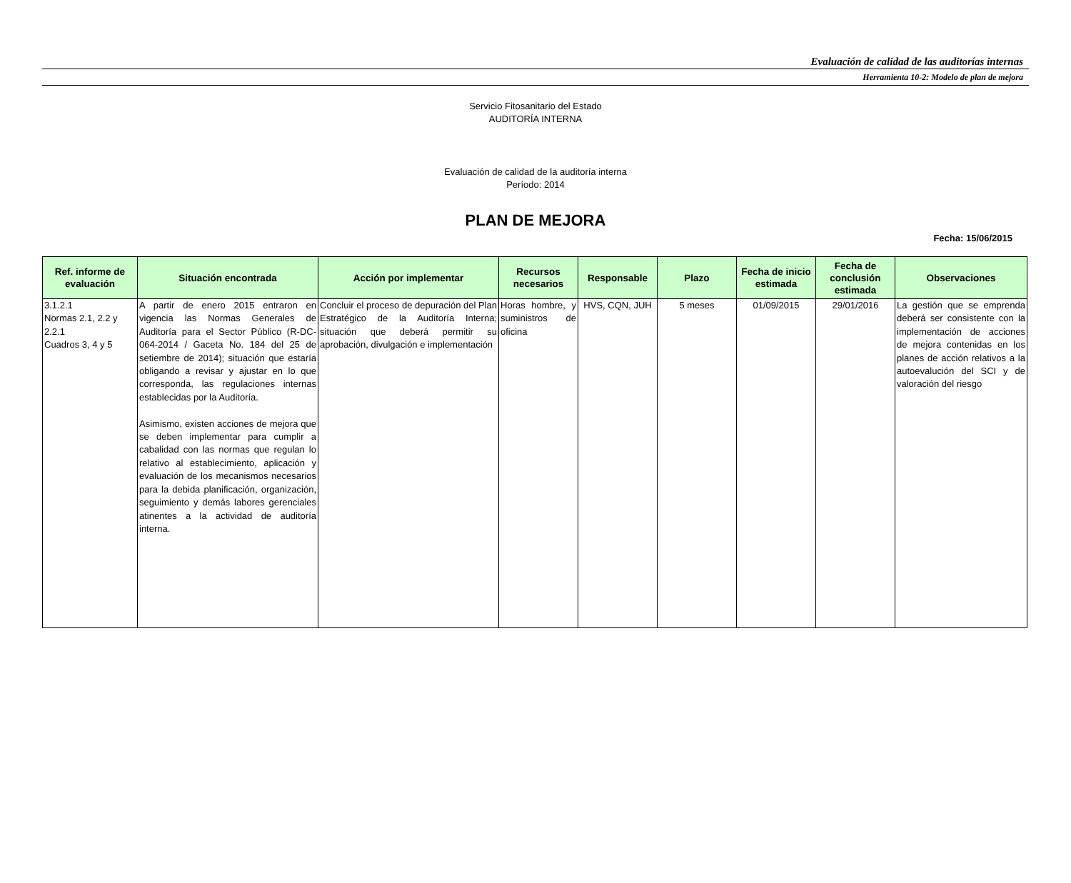Evaluación de calidad de las auditorías internas
Herramienta 10-2: Modelo de plan de mejora
Servicio Fitosanitario del Estado
AUDITORÍA INTERNA
Evaluación de calidad de la auditoría interna
Período: 2014
PLAN DE MEJORA
Fecha: 15/06/2015
| Ref. informe de evaluación | Situación encontrada | Acción por implementar | Recursos necesarios | Responsable | Plazo | Fecha de inicio estimada | Fecha de conclusión estimada | Observaciones |
| --- | --- | --- | --- | --- | --- | --- | --- | --- |
| 3.1.2.1 Normas 2.1, 2.2 y 2.2.1 Cuadros 3, 4 y 5 | A partir de enero 2015 entraron en vigencia las Normas Generales de Auditoría para el Sector Público (R-DC-064-2014 / Gaceta No. 184 del 25 de setiembre de 2014); situación que estaría obligando a revisar y ajustar en lo que corresponda, las regulaciones internas establecidas por la Auditoría. Asimismo, existen acciones de mejora que se deben implementar para cumplir a cabalidad con las normas que regulan lo relativo al establecimiento, aplicación y evaluación de los mecanismos necesarios para la debida planificación, organización, seguimiento y demás labores gerenciales atinentes a la actividad de auditoría interna. | Concluir el proceso de depuración del Plan Estratégico de la Auditoría Interna; situación que deberá permitir su aprobación, divulgación e implementación | Horas hombre, y suministros de oficina | HVS, CQN, JUH | 5 meses | 01/09/2015 | 29/01/2016 | La gestión que se emprenda deberá ser consistente con la implementación de acciones de mejora contenidas en los planes de acción relativos a la autoevalución del SCI y de valoración del riesgo |